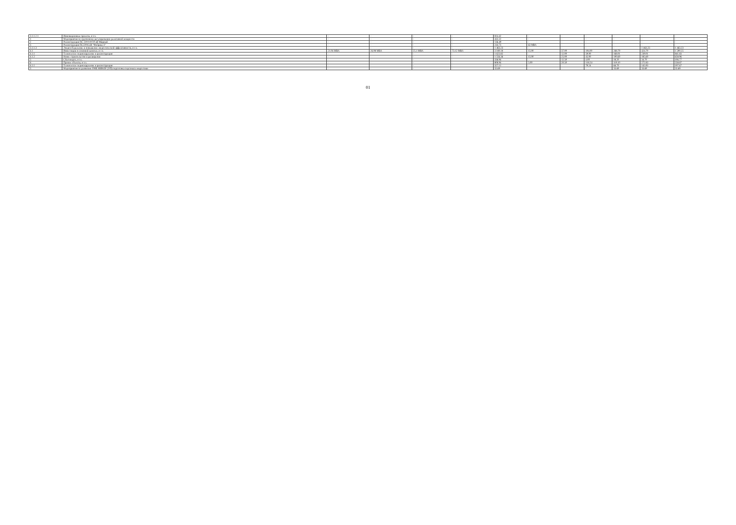| 3.1.1.2.1 | Инновационные проекты, в т.ч. | - | - | - | - | 814.42 | - | - | - | - | - | - |
| 1 | Мероприятия по групповому регулированию реактивной мощности | - | - | - | - | 432.22 | - | - | - | - | - | - |
| 2 | Реконструкция ПС 220/110/10 кВ Мирный | - | - | - | - | 136.49 | - | - | - | - | - | - |
| 3 | Реконструкция ПС220/6 кВ "Фабрика-3" | - | - | - | - | 244.73 | 63 МВА | - | - | - | - | - |
| 3.1.1.3 | Энергосбережение и повышение энергетической эффективности, в т.ч. | - | - | - | - | 1 463.23 | - | - | - | - | 1 463.23 | 1 463.23 |
| 4.1 | Инвестиции в основной капитал, в т.ч. | 21.04 МВА | 26.98 МВА | 25.1 МВА | 73.12 МВА | 3 180.18 | 15.00 | 37.00 | 104.00 | 268.70 | 424.70 | 1 500.25 |
| 4.1.1 | Техническое перевооружение и реконструкция | - | - | - | - | 1 623.82 | - | 12.00 | 59.00 | 168.01 | 239.01 | 841.83 |
| 4.1.2 | Новое строительство и расширение | - | - | - | - | 1 556.36 | 15.00 | 25.00 | 45.00 | 100.60 | 185.60 | 658.96 |
| 5 | Сбытэнерго, в т.ч. | - | - | - | - | 336.94 | - | 12.50 | 4.00 | 18.20 | 34.70 | 106.77 |
| 6 | Прочие объекты, в т.ч. | - | - | - | - | 808.94 | 5.00 | 20.50 | 118.24 | 119.10 | 272.83 | 558.87 |
| 6.1.1 | Техническое перевооружение и реконструкция | - | - | - | - | 327.11 | - | - | 79.24 | 66.70 | 145.93 | 197.67 |
| 3 | Мероприятия по развитию УМБ НИНОУ (УП) подготовка персонала энергетики | - | - | - | - | 33.69 | - | - | - | 33.69 | 33.69 | 33.69 |
01